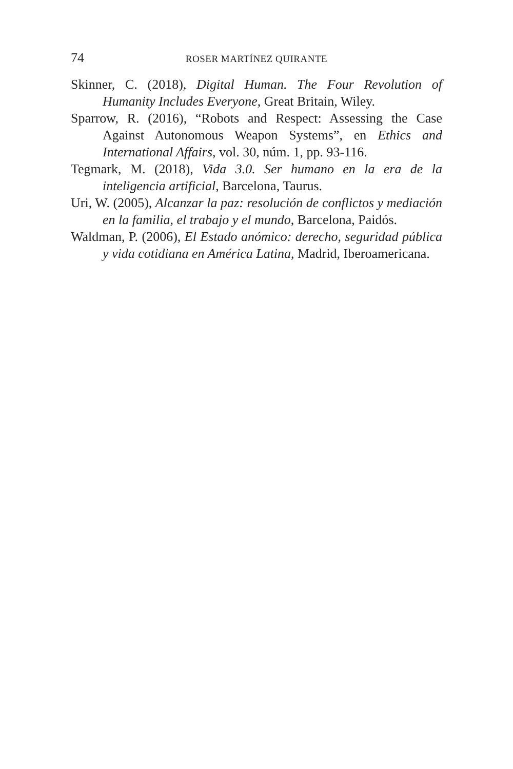74 ROSER MARTÍNEZ QUIRANTE
Skinner, C. (2018), Digital Human. The Four Revolution of Humanity Includes Everyone, Great Britain, Wiley.
Sparrow, R. (2016), “Robots and Respect: Assessing the Case Against Autonomous Weapon Systems”, en Ethics and International Affairs, vol. 30, núm. 1, pp. 93-116.
Tegmark, M. (2018), Vida 3.0. Ser humano en la era de la inteligencia artificial, Barcelona, Taurus.
Uri, W. (2005), Alcanzar la paz: resolución de conflictos y mediación en la familia, el trabajo y el mundo, Barcelona, Paidós.
Waldman, P. (2006), El Estado anómico: derecho, seguridad pública y vida cotidiana en América Latina, Madrid, Iberoamericana.